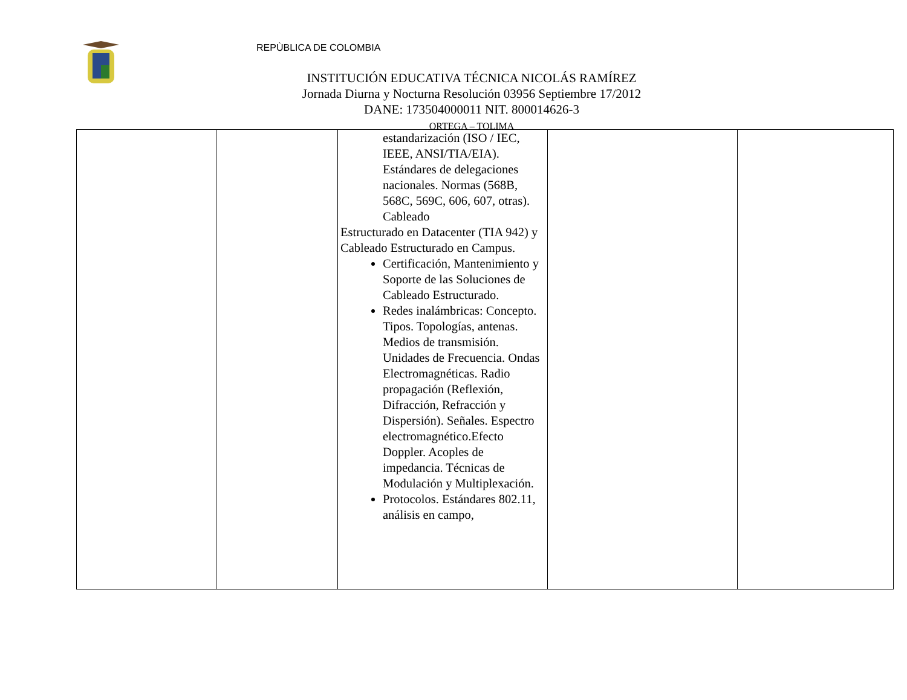REPÙBLICA DE COLOMBIA
INSTITUCIÓN EDUCATIVA TÉCNICA NICOLÁS RAMÍREZ
Jornada Diurna y Nocturna Resolución 03956 Septiembre 17/2012
DANE: 173504000011 NIT. 800014626-3
ORTEGA – TOLIMA
| | | estandarización (ISO / IEC, IEEE, ANSI/TIA/EIA). Estándares de delegaciones nacionales. Normas (568B, 568C, 569C, 606, 607, otras). Cableado Estructurado en Datacenter (TIA 942) y Cableado Estructurado en Campus. Certificación, Mantenimiento y Soporte de las Soluciones de Cableado Estructurado. Redes inalámbricas: Concepto. Tipos. Topologías, antenas. Medios de transmisión. Unidades de Frecuencia. Ondas Electromagnéticas. Radio propagación (Reflexión, Difracción, Refracción y Dispersión). Señales. Espectro electromagnético.Efecto Doppler. Acoples de impedancia. Técnicas de Modulación y Multiplexación. Protocolos. Estándares 802.11, análisis en campo, | | |